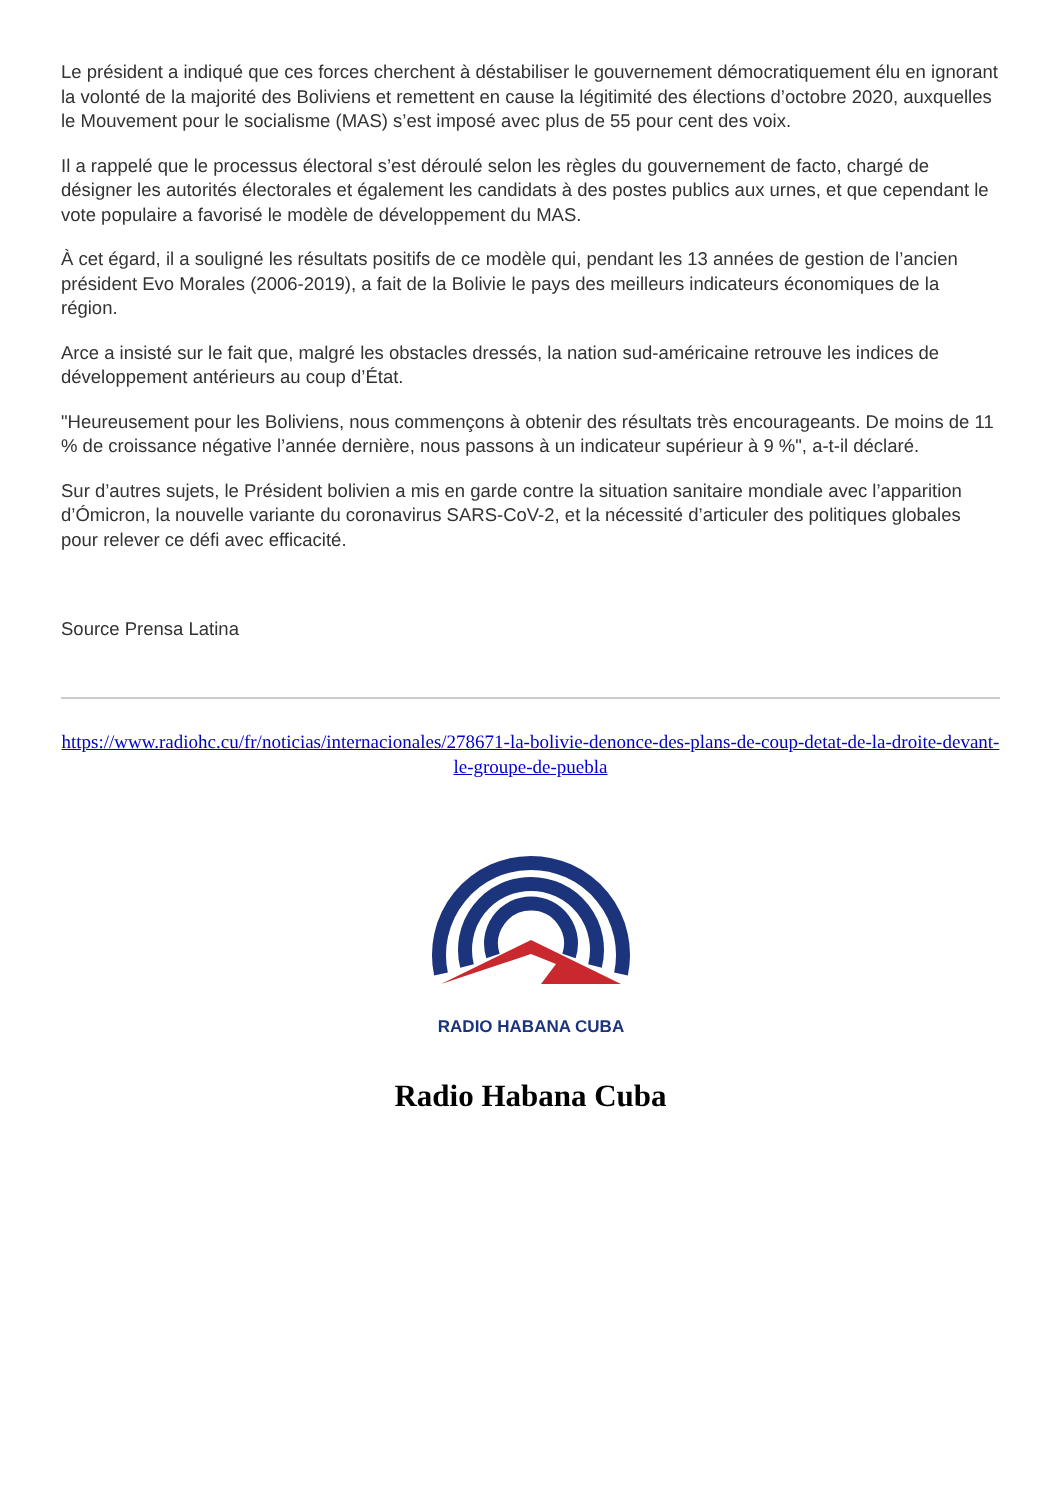Le président a indiqué que ces forces cherchent à déstabiliser le gouvernement démocratiquement élu en ignorant la volonté de la majorité des Boliviens et remettent en cause la légitimité des élections d’octobre 2020, auxquelles le Mouvement pour le socialisme (MAS) s’est imposé avec plus de 55 pour cent des voix.
Il a rappelé que le processus électoral s’est déroulé selon les règles du gouvernement de facto, chargé de désigner les autorités électorales et également les candidats à des postes publics aux urnes, et que cependant le vote populaire a favorisé le modèle de développement du MAS.
À cet égard, il a souligné les résultats positifs de ce modèle qui, pendant les 13 années de gestion de l’ancien président Evo Morales (2006-2019), a fait de la Bolivie le pays des meilleurs indicateurs économiques de la région.
Arce a insisté sur le fait que, malgré les obstacles dressés, la nation sud-américaine retrouve les indices de développement antérieurs au coup d’État.
"Heureusement pour les Boliviens, nous commençons à obtenir des résultats très encourageants. De moins de 11 % de croissance négative l’année dernière, nous passons à un indicateur supérieur à 9 %", a-t-il déclaré.
Sur d’autres sujets, le Président bolivien a mis en garde contre la situation sanitaire mondiale avec l’apparition d’Ómicron, la nouvelle variante du coronavirus SARS-CoV-2, et la nécessité d’articuler des politiques globales pour relever ce défi avec efficacité.
Source Prensa Latina
https://www.radiohc.cu/fr/noticias/internacionales/278671-la-bolivie-denonce-des-plans-de-coup-detat-de-la-droite-devant-le-groupe-de-puebla
RADIO HABANA CUBA
Radio Habana Cuba